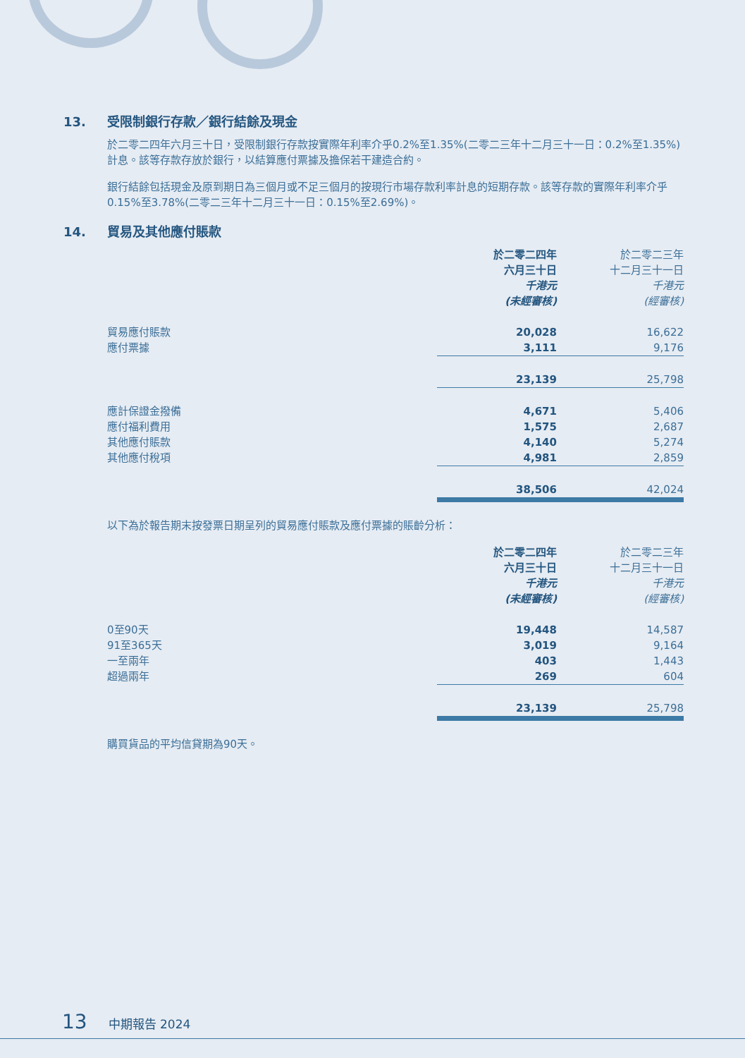13. 受限制銀行存款／銀行結餘及現金
於二零二四年六月三十日，受限制銀行存款按實際年利率介乎0.2%至1.35%(二零二三年十二月三十一日：0.2%至1.35%)計息。該等存款存放於銀行，以結算應付票據及擔保若干建造合約。
銀行結餘包括現金及原到期日為三個月或不足三個月的按現行市場存款利率計息的短期存款。該等存款的實際年利率介乎0.15%至3.78%(二零二三年十二月三十一日：0.15%至2.69%)。
14. 貿易及其他應付賬款
| | 於二零二四年 六月三十日 千港元 (未經審核) | 於二零二三年 十二月三十一日 千港元 (經審核) |
| --- | --- | --- |
| 貿易應付賬款 | 20,028 | 16,622 |
| 應付票據 | 3,111 | 9,176 |
| | 23,139 | 25,798 |
| 應計保證金撥備 | 4,671 | 5,406 |
| 應付福利費用 | 1,575 | 2,687 |
| 其他應付賬款 | 4,140 | 5,274 |
| 其他應付稅項 | 4,981 | 2,859 |
| | 38,506 | 42,024 |
以下為於報告期末按發票日期呈列的貿易應付賬款及應付票據的賬齡分析：
| | 於二零二四年 六月三十日 千港元 (未經審核) | 於二零二三年 十二月三十一日 千港元 (經審核) |
| --- | --- | --- |
| 0至90天 | 19,448 | 14,587 |
| 91至365天 | 3,019 | 9,164 |
| 一至兩年 | 403 | 1,443 |
| 超過兩年 | 269 | 604 |
| | 23,139 | 25,798 |
購買貨品的平均信貸期為90天。
13 中期報告 2024